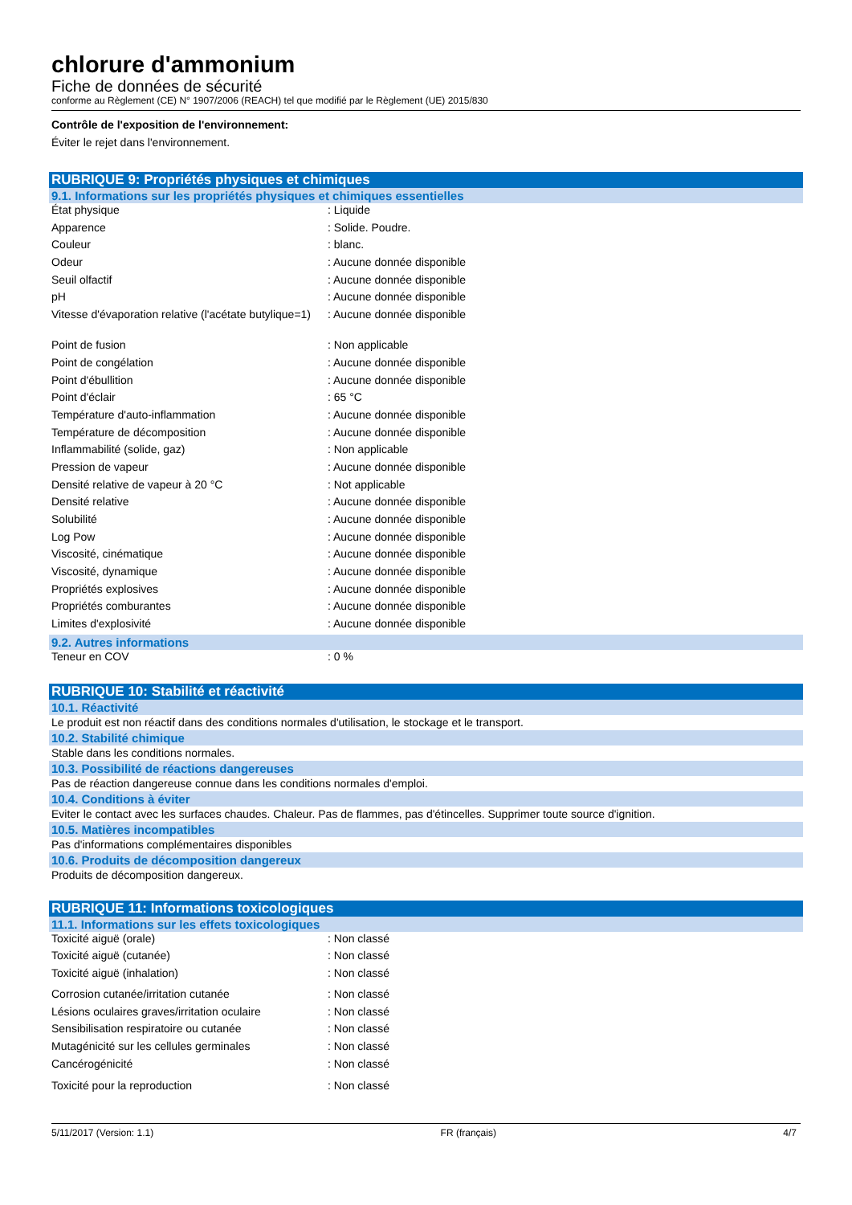chlorure d'ammonium
Fiche de données de sécurité
conforme au Règlement (CE) N° 1907/2006 (REACH) tel que modifié par le Règlement (UE) 2015/830
Contrôle de l'exposition de l'environnement:
Éviter le rejet dans l'environnement.
RUBRIQUE 9: Propriétés physiques et chimiques
9.1. Informations sur les propriétés physiques et chimiques essentielles
| État physique | : Liquide |
| Apparence | : Solide. Poudre. |
| Couleur | : blanc. |
| Odeur | : Aucune donnée disponible |
| Seuil olfactif | : Aucune donnée disponible |
| pH | : Aucune donnée disponible |
| Vitesse d'évaporation relative (l'acétate butylique=1) | : Aucune donnée disponible |
| Point de fusion | : Non applicable |
| Point de congélation | : Aucune donnée disponible |
| Point d'ébullition | : Aucune donnée disponible |
| Point d'éclair | : 65 °C |
| Température d'auto-inflammation | : Aucune donnée disponible |
| Température de décomposition | : Aucune donnée disponible |
| Inflammabilité (solide, gaz) | : Non applicable |
| Pression de vapeur | : Aucune donnée disponible |
| Densité relative de vapeur à 20 °C | : Not applicable |
| Densité relative | : Aucune donnée disponible |
| Solubilité | : Aucune donnée disponible |
| Log Pow | : Aucune donnée disponible |
| Viscosité, cinématique | : Aucune donnée disponible |
| Viscosité, dynamique | : Aucune donnée disponible |
| Propriétés explosives | : Aucune donnée disponible |
| Propriétés comburantes | : Aucune donnée disponible |
| Limites d'explosivité | : Aucune donnée disponible |
9.2. Autres informations
| Teneur en COV | : 0 % |
RUBRIQUE 10: Stabilité et réactivité
10.1. Réactivité
Le produit est non réactif dans des conditions normales d'utilisation, le stockage et le transport.
10.2. Stabilité chimique
Stable dans les conditions normales.
10.3. Possibilité de réactions dangereuses
Pas de réaction dangereuse connue dans les conditions normales d'emploi.
10.4. Conditions à éviter
Eviter le contact avec les surfaces chaudes. Chaleur. Pas de flammes, pas d'étincelles. Supprimer toute source d'ignition.
10.5. Matières incompatibles
Pas d'informations complémentaires disponibles
10.6. Produits de décomposition dangereux
Produits de décomposition dangereux.
RUBRIQUE 11: Informations toxicologiques
11.1. Informations sur les effets toxicologiques
| Toxicité aiguë (orale) | : Non classé |
| Toxicité aiguë (cutanée) | : Non classé |
| Toxicité aiguë (inhalation) | : Non classé |
| Corrosion cutanée/irritation cutanée | : Non classé |
| Lésions oculaires graves/irritation oculaire | : Non classé |
| Sensibilisation respiratoire ou cutanée | : Non classé |
| Mutagénicité sur les cellules germinales | : Non classé |
| Cancérogénicité | : Non classé |
| Toxicité pour la reproduction | : Non classé |
5/11/2017 (Version: 1.1) FR (français) 4/7